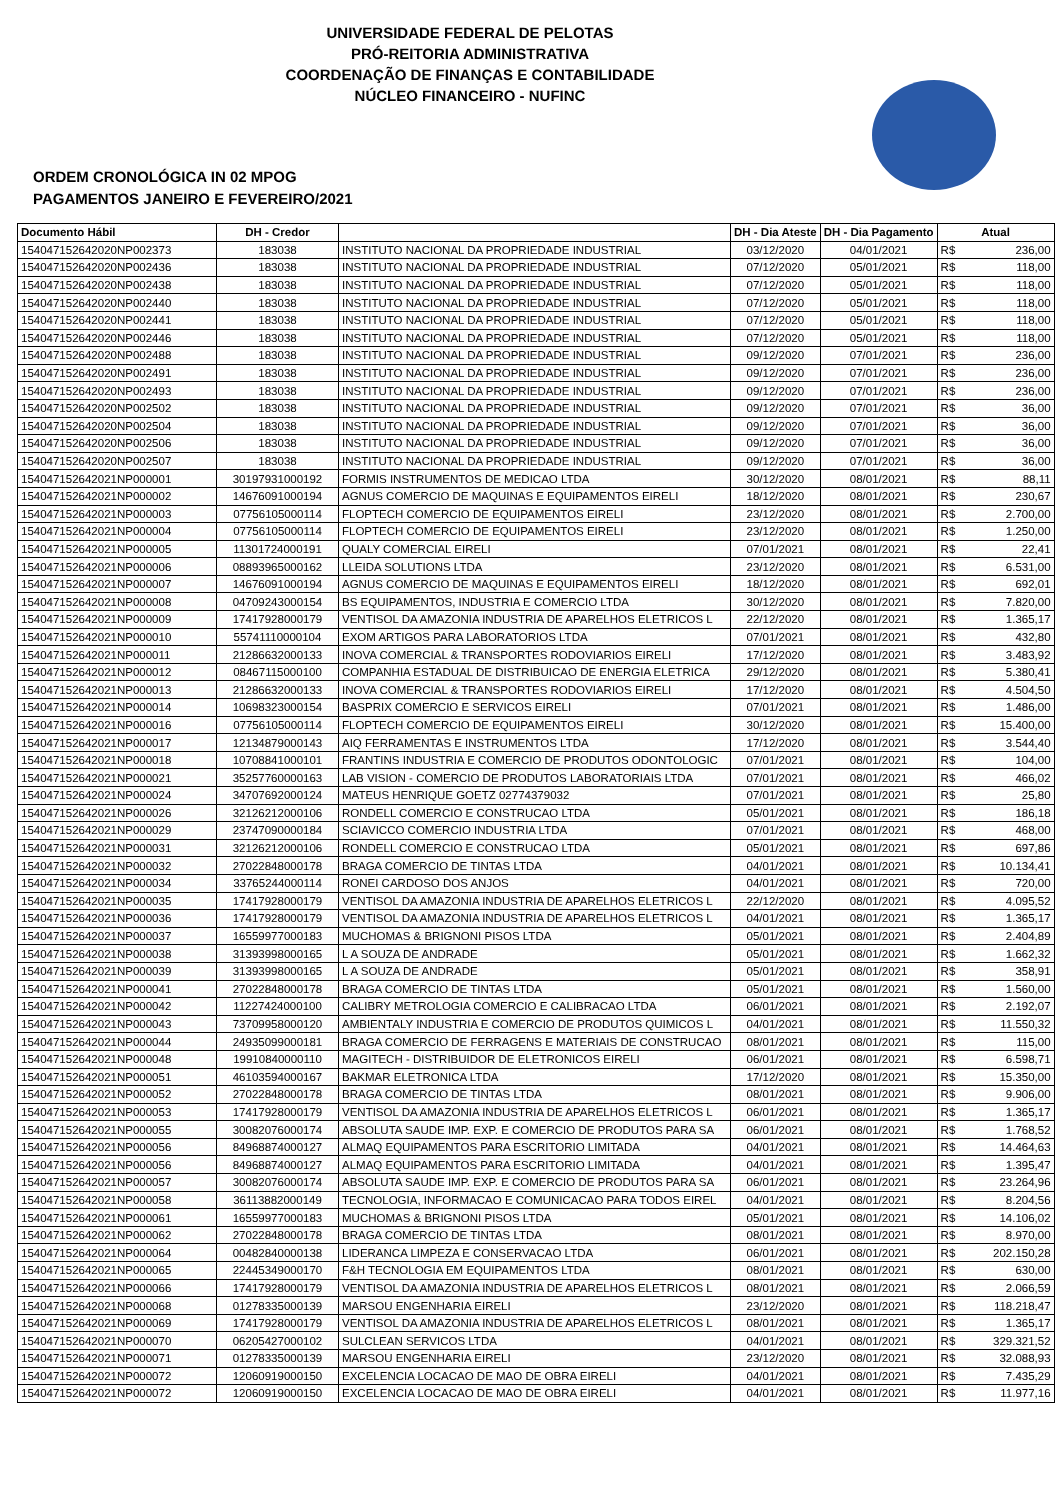UNIVERSIDADE FEDERAL DE PELOTAS
PRÓ-REITORIA ADMINISTRATIVA
COORDENAÇÃO DE FINANÇAS E CONTABILIDADE
NÚCLEO FINANCEIRO - NUFINC
ORDEM CRONOLÓGICA IN 02 MPOG
PAGAMENTOS JANEIRO E FEVEREIRO/2021
| Documento Hábil | DH - Credor | | DH - Dia Ateste | DH - Dia Pagamento | Atual | |
| --- | --- | --- | --- | --- | --- | --- |
| 154047152642020NP002373 | 183038 | INSTITUTO NACIONAL DA PROPRIEDADE INDUSTRIAL | 03/12/2020 | 04/01/2021 | R$ | 236,00 |
| 154047152642020NP002436 | 183038 | INSTITUTO NACIONAL DA PROPRIEDADE INDUSTRIAL | 07/12/2020 | 05/01/2021 | R$ | 118,00 |
| 154047152642020NP002438 | 183038 | INSTITUTO NACIONAL DA PROPRIEDADE INDUSTRIAL | 07/12/2020 | 05/01/2021 | R$ | 118,00 |
| 154047152642020NP002440 | 183038 | INSTITUTO NACIONAL DA PROPRIEDADE INDUSTRIAL | 07/12/2020 | 05/01/2021 | R$ | 118,00 |
| 154047152642020NP002441 | 183038 | INSTITUTO NACIONAL DA PROPRIEDADE INDUSTRIAL | 07/12/2020 | 05/01/2021 | R$ | 118,00 |
| 154047152642020NP002446 | 183038 | INSTITUTO NACIONAL DA PROPRIEDADE INDUSTRIAL | 07/12/2020 | 05/01/2021 | R$ | 118,00 |
| 154047152642020NP002488 | 183038 | INSTITUTO NACIONAL DA PROPRIEDADE INDUSTRIAL | 09/12/2020 | 07/01/2021 | R$ | 236,00 |
| 154047152642020NP002491 | 183038 | INSTITUTO NACIONAL DA PROPRIEDADE INDUSTRIAL | 09/12/2020 | 07/01/2021 | R$ | 236,00 |
| 154047152642020NP002493 | 183038 | INSTITUTO NACIONAL DA PROPRIEDADE INDUSTRIAL | 09/12/2020 | 07/01/2021 | R$ | 236,00 |
| 154047152642020NP002502 | 183038 | INSTITUTO NACIONAL DA PROPRIEDADE INDUSTRIAL | 09/12/2020 | 07/01/2021 | R$ | 36,00 |
| 154047152642020NP002504 | 183038 | INSTITUTO NACIONAL DA PROPRIEDADE INDUSTRIAL | 09/12/2020 | 07/01/2021 | R$ | 36,00 |
| 154047152642020NP002506 | 183038 | INSTITUTO NACIONAL DA PROPRIEDADE INDUSTRIAL | 09/12/2020 | 07/01/2021 | R$ | 36,00 |
| 154047152642020NP002507 | 183038 | INSTITUTO NACIONAL DA PROPRIEDADE INDUSTRIAL | 09/12/2020 | 07/01/2021 | R$ | 36,00 |
| 154047152642021NP000001 | 30197931000192 | FORMIS INSTRUMENTOS DE MEDICAO LTDA | 30/12/2020 | 08/01/2021 | R$ | 88,11 |
| 154047152642021NP000002 | 14676091000194 | AGNUS COMERCIO DE MAQUINAS E EQUIPAMENTOS EIRELI | 18/12/2020 | 08/01/2021 | R$ | 230,67 |
| 154047152642021NP000003 | 07756105000114 | FLOPTECH COMERCIO DE EQUIPAMENTOS EIRELI | 23/12/2020 | 08/01/2021 | R$ | 2.700,00 |
| 154047152642021NP000004 | 07756105000114 | FLOPTECH COMERCIO DE EQUIPAMENTOS EIRELI | 23/12/2020 | 08/01/2021 | R$ | 1.250,00 |
| 154047152642021NP000005 | 11301724000191 | QUALY COMERCIAL EIRELI | 07/01/2021 | 08/01/2021 | R$ | 22,41 |
| 154047152642021NP000006 | 08893965000162 | LLEIDA SOLUTIONS LTDA | 23/12/2020 | 08/01/2021 | R$ | 6.531,00 |
| 154047152642021NP000007 | 14676091000194 | AGNUS COMERCIO DE MAQUINAS E EQUIPAMENTOS EIRELI | 18/12/2020 | 08/01/2021 | R$ | 692,01 |
| 154047152642021NP000008 | 04709243000154 | BS EQUIPAMENTOS, INDUSTRIA E COMERCIO LTDA | 30/12/2020 | 08/01/2021 | R$ | 7.820,00 |
| 154047152642021NP000009 | 17417928000179 | VENTISOL DA AMAZONIA INDUSTRIA DE APARELHOS ELETRICOS L | 22/12/2020 | 08/01/2021 | R$ | 1.365,17 |
| 154047152642021NP000010 | 55741110000104 | EXOM ARTIGOS PARA LABORATORIOS LTDA | 07/01/2021 | 08/01/2021 | R$ | 432,80 |
| 154047152642021NP000011 | 21286632000133 | INOVA COMERCIAL & TRANSPORTES RODOVIARIOS EIRELI | 17/12/2020 | 08/01/2021 | R$ | 3.483,92 |
| 154047152642021NP000012 | 08467115000100 | COMPANHIA ESTADUAL DE DISTRIBUICAO DE ENERGIA ELETRICA | 29/12/2020 | 08/01/2021 | R$ | 5.380,41 |
| 154047152642021NP000013 | 21286632000133 | INOVA COMERCIAL & TRANSPORTES RODOVIARIOS EIRELI | 17/12/2020 | 08/01/2021 | R$ | 4.504,50 |
| 154047152642021NP000014 | 10698323000154 | BASPRIX COMERCIO E SERVICOS EIRELI | 07/01/2021 | 08/01/2021 | R$ | 1.486,00 |
| 154047152642021NP000016 | 07756105000114 | FLOPTECH COMERCIO DE EQUIPAMENTOS EIRELI | 30/12/2020 | 08/01/2021 | R$ | 15.400,00 |
| 154047152642021NP000017 | 12134879000143 | AIQ FERRAMENTAS E INSTRUMENTOS LTDA | 17/12/2020 | 08/01/2021 | R$ | 3.544,40 |
| 154047152642021NP000018 | 10708841000101 | FRANTINS INDUSTRIA E COMERCIO DE PRODUTOS ODONTOLOGIC | 07/01/2021 | 08/01/2021 | R$ | 104,00 |
| 154047152642021NP000021 | 35257760000163 | LAB VISION - COMERCIO DE PRODUTOS LABORATORIAIS LTDA | 07/01/2021 | 08/01/2021 | R$ | 466,02 |
| 154047152642021NP000024 | 34707692000124 | MATEUS HENRIQUE GOETZ 02774379032 | 07/01/2021 | 08/01/2021 | R$ | 25,80 |
| 154047152642021NP000026 | 32126212000106 | RONDELL COMERCIO E CONSTRUCAO LTDA | 05/01/2021 | 08/01/2021 | R$ | 186,18 |
| 154047152642021NP000029 | 23747090000184 | SCIAVICCO COMERCIO INDUSTRIA LTDA | 07/01/2021 | 08/01/2021 | R$ | 468,00 |
| 154047152642021NP000031 | 32126212000106 | RONDELL COMERCIO E CONSTRUCAO LTDA | 05/01/2021 | 08/01/2021 | R$ | 697,86 |
| 154047152642021NP000032 | 27022848000178 | BRAGA COMERCIO DE TINTAS LTDA | 04/01/2021 | 08/01/2021 | R$ | 10.134,41 |
| 154047152642021NP000034 | 33765244000114 | RONEI CARDOSO DOS ANJOS | 04/01/2021 | 08/01/2021 | R$ | 720,00 |
| 154047152642021NP000035 | 17417928000179 | VENTISOL DA AMAZONIA INDUSTRIA DE APARELHOS ELETRICOS L | 22/12/2020 | 08/01/2021 | R$ | 4.095,52 |
| 154047152642021NP000036 | 17417928000179 | VENTISOL DA AMAZONIA INDUSTRIA DE APARELHOS ELETRICOS L | 04/01/2021 | 08/01/2021 | R$ | 1.365,17 |
| 154047152642021NP000037 | 16559977000183 | MUCHOMAS & BRIGNONI PISOS LTDA | 05/01/2021 | 08/01/2021 | R$ | 2.404,89 |
| 154047152642021NP000038 | 31393998000165 | L A SOUZA DE ANDRADE | 05/01/2021 | 08/01/2021 | R$ | 1.662,32 |
| 154047152642021NP000039 | 31393998000165 | L A SOUZA DE ANDRADE | 05/01/2021 | 08/01/2021 | R$ | 358,91 |
| 154047152642021NP000041 | 27022848000178 | BRAGA COMERCIO DE TINTAS LTDA | 05/01/2021 | 08/01/2021 | R$ | 1.560,00 |
| 154047152642021NP000042 | 11227424000100 | CALIBRY METROLOGIA COMERCIO E CALIBRACAO LTDA | 06/01/2021 | 08/01/2021 | R$ | 2.192,07 |
| 154047152642021NP000043 | 73709958000120 | AMBIENTALY INDUSTRIA E COMERCIO DE PRODUTOS QUIMICOS L | 04/01/2021 | 08/01/2021 | R$ | 11.550,32 |
| 154047152642021NP000044 | 24935099000181 | BRAGA COMERCIO DE FERRAGENS E MATERIAIS DE CONSTRUCAO | 08/01/2021 | 08/01/2021 | R$ | 115,00 |
| 154047152642021NP000048 | 19910840000110 | MAGITECH - DISTRIBUIDOR DE ELETRONICOS EIRELI | 06/01/2021 | 08/01/2021 | R$ | 6.598,71 |
| 154047152642021NP000051 | 46103594000167 | BAKMAR ELETRONICA LTDA | 17/12/2020 | 08/01/2021 | R$ | 15.350,00 |
| 154047152642021NP000052 | 27022848000178 | BRAGA COMERCIO DE TINTAS LTDA | 08/01/2021 | 08/01/2021 | R$ | 9.906,00 |
| 154047152642021NP000053 | 17417928000179 | VENTISOL DA AMAZONIA INDUSTRIA DE APARELHOS ELETRICOS L | 06/01/2021 | 08/01/2021 | R$ | 1.365,17 |
| 154047152642021NP000055 | 30082076000174 | ABSOLUTA SAUDE IMP. EXP. E COMERCIO DE PRODUTOS PARA SA | 06/01/2021 | 08/01/2021 | R$ | 1.768,52 |
| 154047152642021NP000056 | 84968874000127 | ALMAQ EQUIPAMENTOS PARA ESCRITORIO LIMITADA | 04/01/2021 | 08/01/2021 | R$ | 14.464,63 |
| 154047152642021NP000056 | 84968874000127 | ALMAQ EQUIPAMENTOS PARA ESCRITORIO LIMITADA | 04/01/2021 | 08/01/2021 | R$ | 1.395,47 |
| 154047152642021NP000057 | 30082076000174 | ABSOLUTA SAUDE IMP. EXP. E COMERCIO DE PRODUTOS PARA SA | 06/01/2021 | 08/01/2021 | R$ | 23.264,96 |
| 154047152642021NP000058 | 36113882000149 | TECNOLOGIA, INFORMACAO E COMUNICACAO PARA TODOS EIREL | 04/01/2021 | 08/01/2021 | R$ | 8.204,56 |
| 154047152642021NP000061 | 16559977000183 | MUCHOMAS & BRIGNONI PISOS LTDA | 05/01/2021 | 08/01/2021 | R$ | 14.106,02 |
| 154047152642021NP000062 | 27022848000178 | BRAGA COMERCIO DE TINTAS LTDA | 08/01/2021 | 08/01/2021 | R$ | 8.970,00 |
| 154047152642021NP000064 | 00482840000138 | LIDERANCA LIMPEZA E CONSERVACAO LTDA | 06/01/2021 | 08/01/2021 | R$ | 202.150,28 |
| 154047152642021NP000065 | 22445349000170 | F&H TECNOLOGIA EM EQUIPAMENTOS LTDA | 08/01/2021 | 08/01/2021 | R$ | 630,00 |
| 154047152642021NP000066 | 17417928000179 | VENTISOL DA AMAZONIA INDUSTRIA DE APARELHOS ELETRICOS L | 08/01/2021 | 08/01/2021 | R$ | 2.066,59 |
| 154047152642021NP000068 | 01278335000139 | MARSOU ENGENHARIA EIRELI | 23/12/2020 | 08/01/2021 | R$ | 118.218,47 |
| 154047152642021NP000069 | 17417928000179 | VENTISOL DA AMAZONIA INDUSTRIA DE APARELHOS ELETRICOS L | 08/01/2021 | 08/01/2021 | R$ | 1.365,17 |
| 154047152642021NP000070 | 06205427000102 | SULCLEAN SERVICOS LTDA | 04/01/2021 | 08/01/2021 | R$ | 329.321,52 |
| 154047152642021NP000071 | 01278335000139 | MARSOU ENGENHARIA EIRELI | 23/12/2020 | 08/01/2021 | R$ | 32.088,93 |
| 154047152642021NP000072 | 12060919000150 | EXCELENCIA LOCACAO DE MAO DE OBRA EIRELI | 04/01/2021 | 08/01/2021 | R$ | 7.435,29 |
| 154047152642021NP000072 | 12060919000150 | EXCELENCIA LOCACAO DE MAO DE OBRA EIRELI | 04/01/2021 | 08/01/2021 | R$ | 11.977,16 |